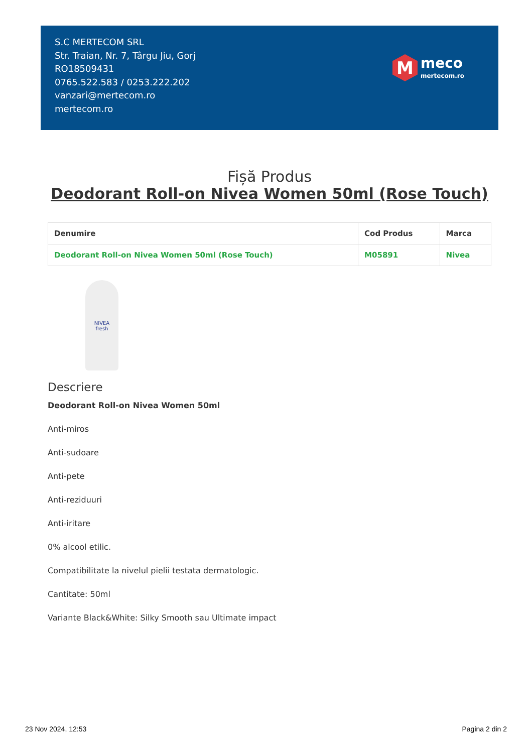S.C MERTECOM SRL
Str. Traian, Nr. 7, Târgu Jiu, Gorj
RO18509431
0765.522.583 / 0253.222.202
vanzari@mertecom.ro
mertecom.ro
M
meco
mertecom.ro
Fișă Produs
Deodorant Roll-on Nivea Women 50ml (Rose Touch)
| Denumire | Cod Produs | Marca |
| --- | --- | --- |
| Deodorant Roll-on Nivea Women 50ml (Rose Touch) | M05891 | Nivea |
NIVEA
fresh
Descriere
Deodorant Roll-on Nivea Women 50ml
Anti-miros
Anti-sudoare
Anti-pete
Anti-reziduuri
Anti-iritare
0% alcool etilic.
Compatibilitate la nivelul pielii testata dermatologic.
Cantitate: 50ml
Variante Black&White: Silky Smooth sau Ultimate impact
23 Nov 2024, 12:53 Pagina 2 din 2